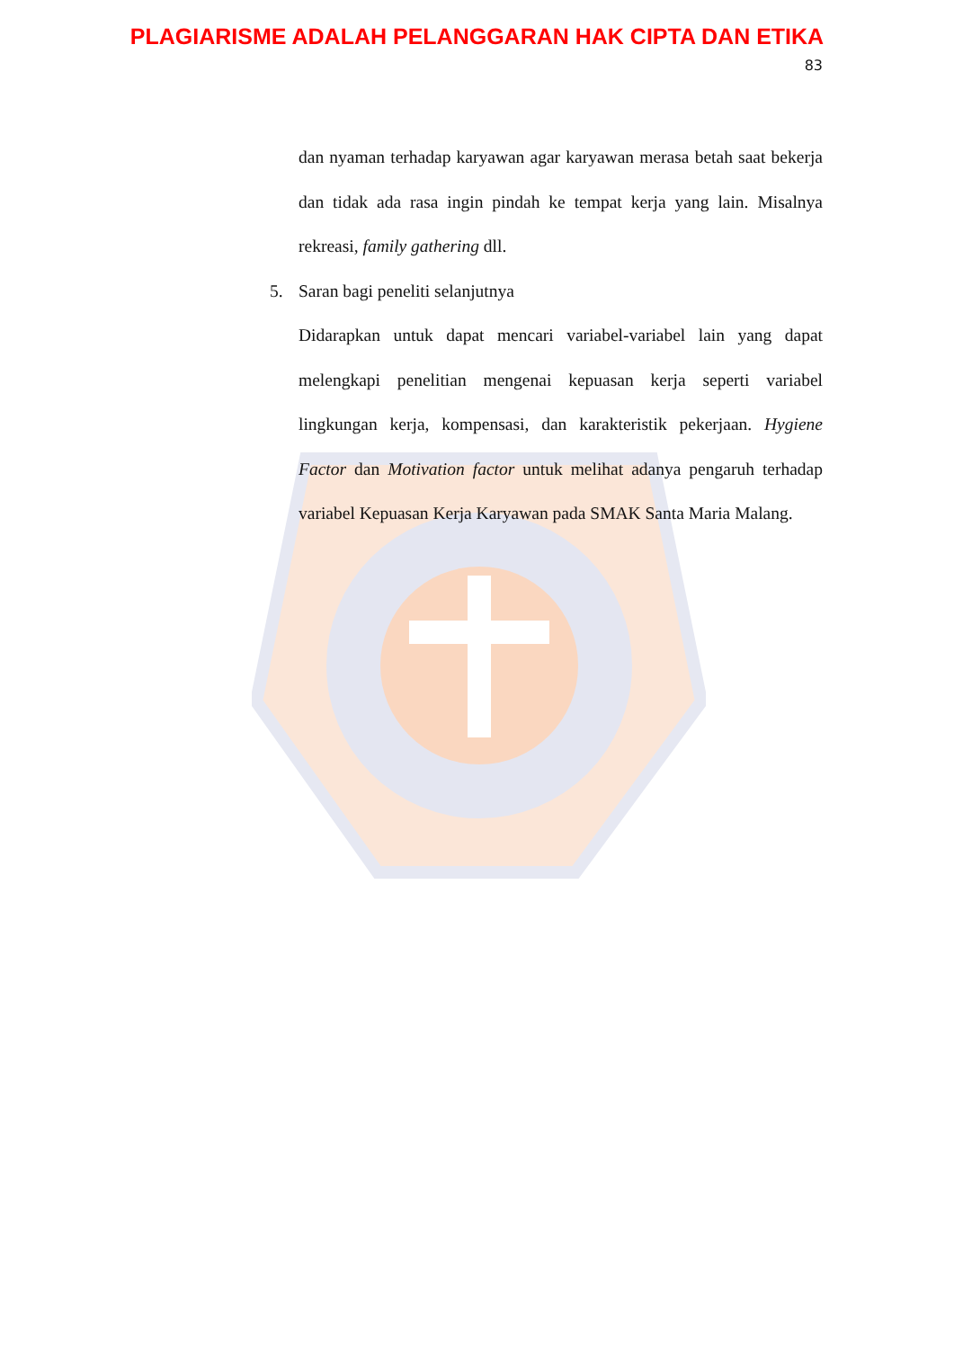PLAGIARISME ADALAH PELANGGARAN HAK CIPTA DAN ETIKA
83
dan nyaman terhadap karyawan agar karyawan merasa betah saat bekerja dan tidak ada rasa ingin pindah ke tempat kerja yang lain. Misalnya rekreasi, family gathering dll.
5. Saran bagi peneliti selanjutnya
Didarapkan untuk dapat mencari variabel-variabel lain yang dapat melengkapi penelitian mengenai kepuasan kerja seperti variabel lingkungan kerja, kompensasi, dan karakteristik pekerjaan. Hygiene Factor dan Motivation factor untuk melihat adanya pengaruh terhadap variabel Kepuasan Kerja Karyawan pada SMAK Santa Maria Malang.